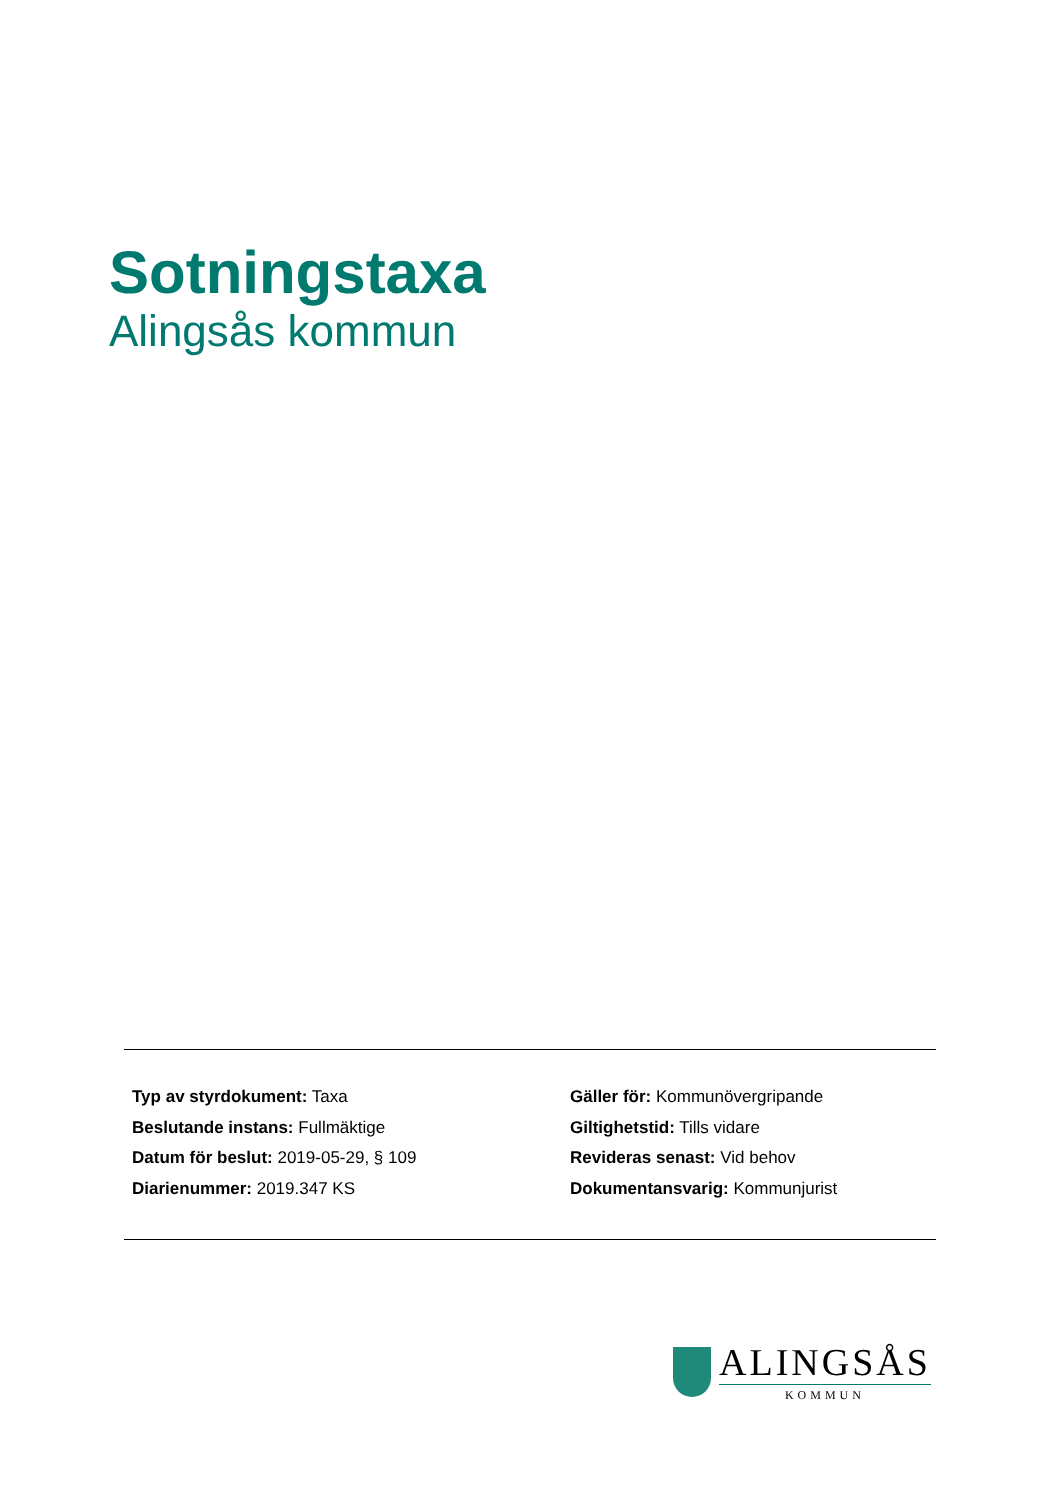Sotningstaxa
Alingsås kommun
Typ av styrdokument: Taxa
Beslutande instans: Fullmäktige
Datum för beslut: 2019-05-29, § 109
Diarienummer: 2019.347 KS
Gäller för: Kommunövergripande
Giltighetstid: Tills vidare
Revideras senast: Vid behov
Dokumentansvarig: Kommunjurist
ALINGSÅS
KOMMUN